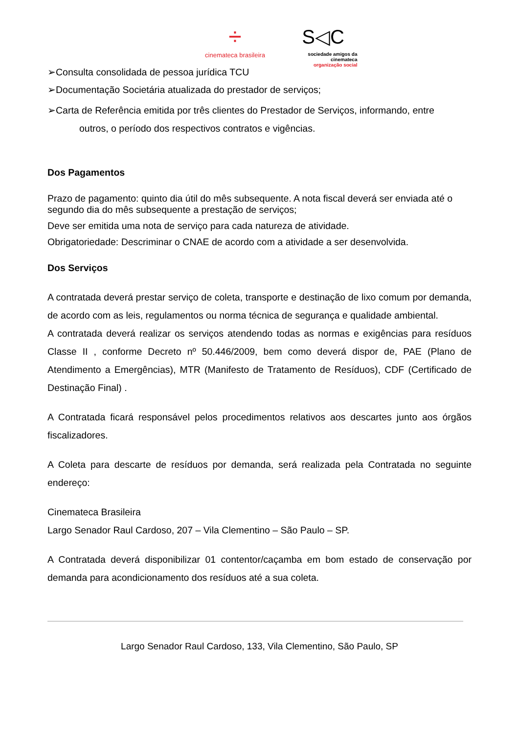÷
cinemateca brasileira
S◁C
sociedade amigos da cinemateca
organização social
➢Consulta consolidada de pessoa jurídica TCU
➢Documentação Societária atualizada do prestador de serviços;
➢Carta de Referência emitida por três clientes do Prestador de Serviços, informando, entre
outros, o período dos respectivos contratos e vigências.
Dos Pagamentos
Prazo de pagamento: quinto dia útil do mês subsequente. A nota fiscal deverá ser enviada até o segundo dia do mês subsequente a prestação de serviços;
Deve ser emitida uma nota de serviço para cada natureza de atividade.
Obrigatoriedade: Descriminar o CNAE de acordo com a atividade a ser desenvolvida.
Dos Serviços
A contratada deverá prestar serviço de coleta, transporte e destinação de lixo comum por demanda, de acordo com as leis, regulamentos ou norma técnica de segurança e qualidade ambiental.
A contratada deverá realizar os serviços atendendo todas as normas e exigências para resíduos Classe II , conforme Decreto nº 50.446/2009, bem como deverá dispor de, PAE (Plano de Atendimento a Emergências), MTR (Manifesto de Tratamento de Resíduos), CDF (Certificado de Destinação Final) .
A Contratada ficará responsável pelos procedimentos relativos aos descartes junto aos órgãos fiscalizadores.
A Coleta para descarte de resíduos por demanda, será realizada pela Contratada no seguinte endereço:
Cinemateca Brasileira
Largo Senador Raul Cardoso, 207 – Vila Clementino – São Paulo – SP.
A Contratada deverá disponibilizar 01 contentor/caçamba em bom estado de conservação por demanda para acondicionamento dos resíduos até a sua coleta.
Largo Senador Raul Cardoso, 133, Vila Clementino, São Paulo, SP